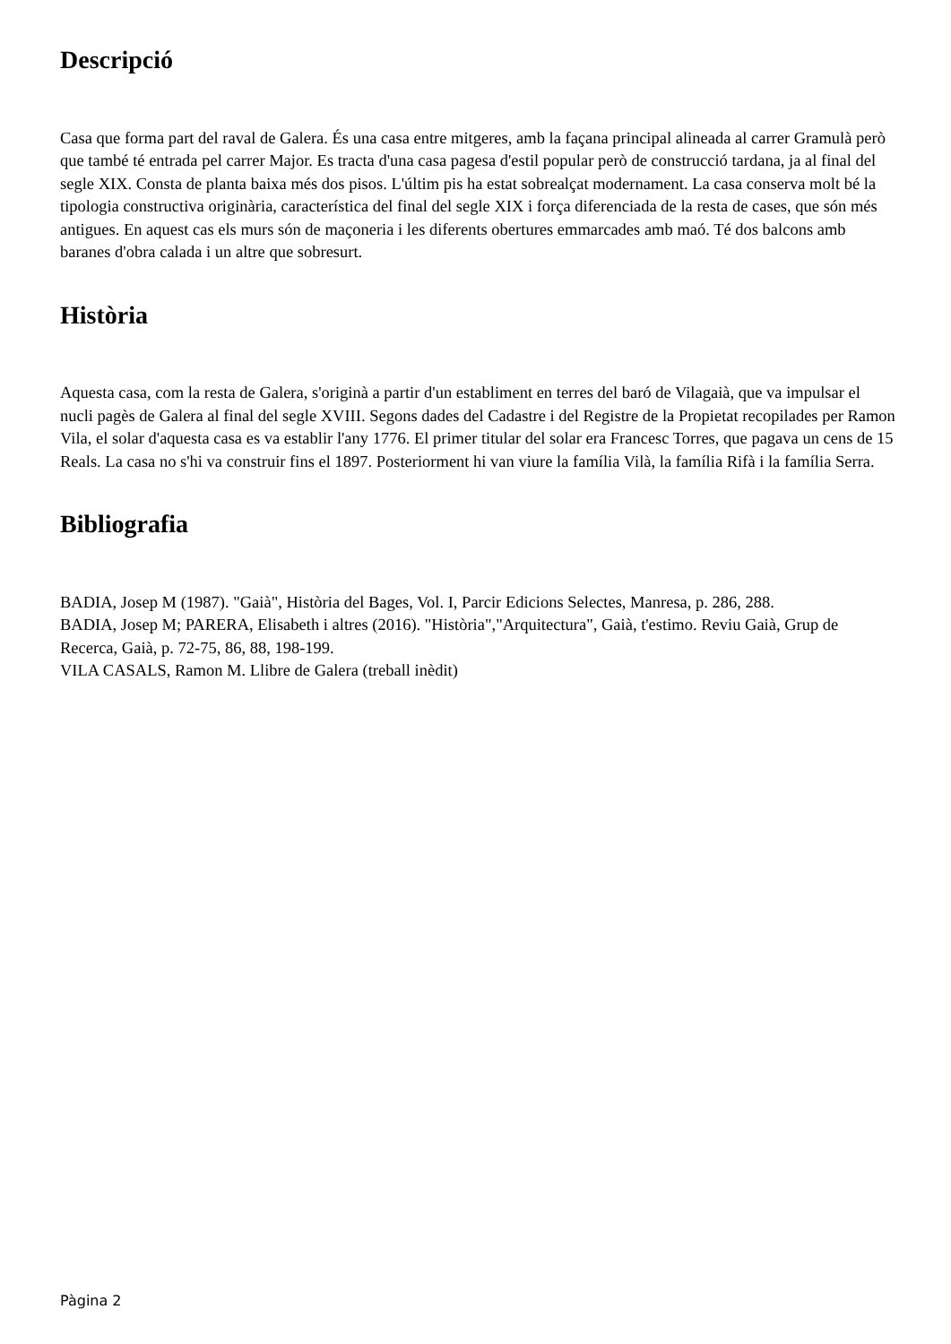Descripció
Casa que forma part del raval de Galera. És una casa entre mitgeres, amb la façana principal alineada al carrer Gramulà però que també té entrada pel carrer Major. Es tracta d'una casa pagesa d'estil popular però de construcció tardana, ja al final del segle XIX. Consta de planta baixa més dos pisos. L'últim pis ha estat sobrealçat modernament. La casa conserva molt bé la tipologia constructiva originària, característica del final del segle XIX i força diferenciada de la resta de cases, que són més antigues. En aquest cas els murs són de maçoneria i les diferents obertures emmarcades amb maó. Té dos balcons amb baranes d'obra calada i un altre que sobresurt.
Història
Aquesta casa, com la resta de Galera, s'originà a partir d'un establiment en terres del baró de Vilagaià, que va impulsar el nucli pagès de Galera al final del segle XVIII. Segons dades del Cadastre i del Registre de la Propietat recopilades per Ramon Vila, el solar d'aquesta casa es va establir l'any 1776. El primer titular del solar era Francesc Torres, que pagava un cens de 15 Reals. La casa no s'hi va construir fins el 1897. Posteriorment hi van viure la família Vilà, la família Rifà i la família Serra.
Bibliografia
BADIA, Josep M (1987). "Gaià", Història del Bages, Vol. I, Parcir Edicions Selectes, Manresa, p. 286, 288.
BADIA, Josep M; PARERA, Elisabeth i altres (2016). "Història","Arquitectura", Gaià, t'estimo. Reviu Gaià, Grup de Recerca, Gaià, p. 72-75, 86, 88, 198-199.
VILA CASALS, Ramon M. Llibre de Galera (treball inèdit)
Pàgina 2